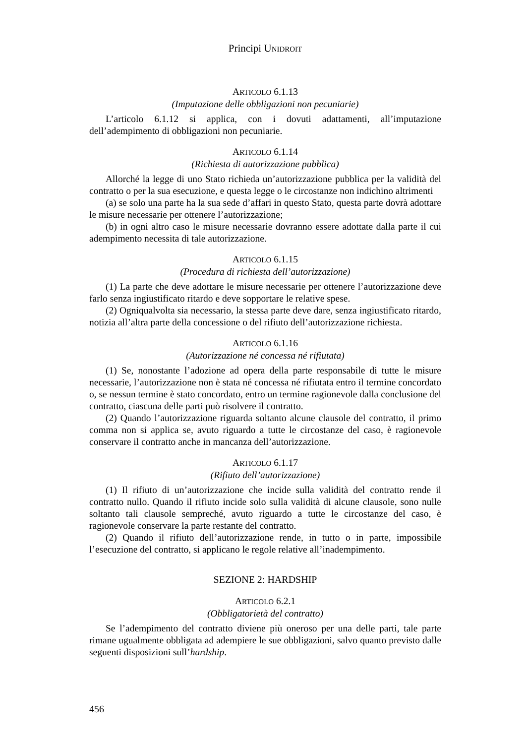Principi UNIDROIT
ARTICOLO 6.1.13
(Imputazione delle obbligazioni non pecuniarie)
L’articolo 6.1.12 si applica, con i dovuti adattamenti, all’imputazione dell’adempimento di obbligazioni non pecuniarie.
ARTICOLO 6.1.14
(Richiesta di autorizzazione pubblica)
Allorché la legge di uno Stato richieda un’autorizzazione pubblica per la validità del contratto o per la sua esecuzione, e questa legge o le circostanze non indichino altrimenti
(a) se solo una parte ha la sua sede d’affari in questo Stato, questa parte dovrà adottare le misure necessarie per ottenere l’autorizzazione;
(b) in ogni altro caso le misure necessarie dovranno essere adottate dalla parte il cui adempimento necessita di tale autorizzazione.
ARTICOLO 6.1.15
(Procedura di richiesta dell’autorizzazione)
(1) La parte che deve adottare le misure necessarie per ottenere l’autorizzazione deve farlo senza ingiustificato ritardo e deve sopportare le relative spese.
(2) Ogniqualvolta sia necessario, la stessa parte deve dare, senza ingiustificato ritardo, notizia all’altra parte della concessione o del rifiuto dell’autorizzazione richiesta.
ARTICOLO 6.1.16
(Autorizzazione né concessa né rifiutata)
(1) Se, nonostante l’adozione ad opera della parte responsabile di tutte le misure necessarie, l’autorizzazione non è stata né concessa né rifiutata entro il termine concordato o, se nessun termine è stato concordato, entro un termine ragionevole dalla conclusione del contratto, ciascuna delle parti può risolvere il contratto.
(2) Quando l’autorizzazione riguarda soltanto alcune clausole del contratto, il primo comma non si applica se, avuto riguardo a tutte le circostanze del caso, è ragionevole conservare il contratto anche in mancanza dell’autorizzazione.
ARTICOLO 6.1.17
(Rifiuto dell’autorizzazione)
(1) Il rifiuto di un’autorizzazione che incide sulla validità del contratto rende il contratto nullo. Quando il rifiuto incide solo sulla validità di alcune clausole, sono nulle soltanto tali clausole sempreché, avuto riguardo a tutte le circostanze del caso, è ragionevole conservare la parte restante del contratto.
(2) Quando il rifiuto dell’autorizzazione rende, in tutto o in parte, impossibile l’esecuzione del contratto, si applicano le regole relative all’inadempimento.
SEZIONE 2: HARDSHIP
ARTICOLO 6.2.1
(Obbligatorietà del contratto)
Se l’adempimento del contratto diviene più oneroso per una delle parti, tale parte rimane ugualmente obbligata ad adempiere le sue obbligazioni, salvo quanto previsto dalle seguenti disposizioni sull’hardship.
456